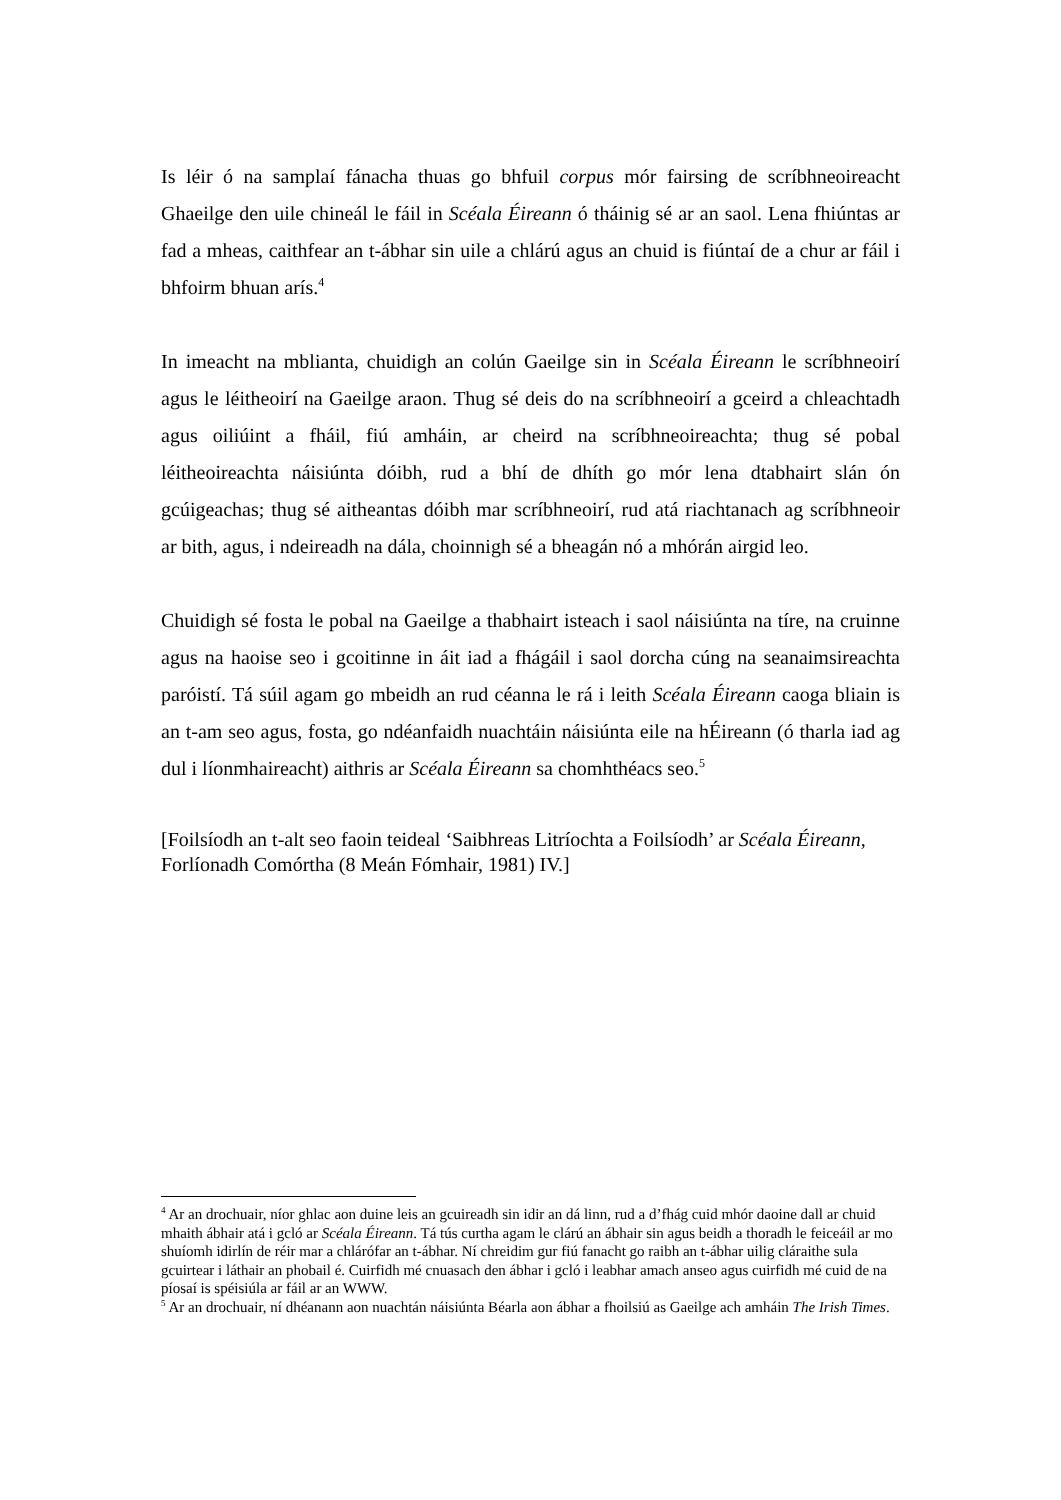Is léir ó na samplaí fánacha thuas go bhfuil corpus mór fairsing de scríbhneoireacht Ghaeilge den uile chineál le fáil in Scéala Éireann ó tháinig sé ar an saol. Lena fhiúntas ar fad a mheas, caithfear an t-ábhar sin uile a chlárú agus an chuid is fiúntaí de a chur ar fáil i bhfoirm bhuan arís.<sup>4</sup>
In imeacht na mblianta, chuidigh an colún Gaeilge sin in Scéala Éireann le scríbhneoirí agus le léitheoirí na Gaeilge araon. Thug sé deis do na scríbhneoirí a gceird a chleachtadh agus oiliúint a fháil, fiú amháin, ar cheird na scríbhneoireachta; thug sé pobal léitheoireachta náisiúnta dóibh, rud a bhí de dhíth go mór lena dtabhairt slán ón gcúigeachas; thug sé aitheantas dóibh mar scríbhneoirí, rud atá riachtanach ag scríbhneoir ar bith, agus, i ndeireadh na dála, choinnigh sé a bheagán nó a mhórán airgid leo.
Chuidigh sé fosta le pobal na Gaeilge a thabhairt isteach i saol náisiúnta na tíre, na cruinne agus na haoise seo i gcoitinne in áit iad a fhágáil i saol dorcha cúng na seanaimsireachta paróistí. Tá súil agam go mbeidh an rud céanna le rá i leith Scéala Éireann caoga bliain is an t-am seo agus, fosta, go ndéanfaidh nuachtáin náisiúnta eile na hÉireann (ó tharla iad ag dul i líonmhaireacht) aithris ar Scéala Éireann sa chomhthéacs seo.<sup>5</sup>
[Foilsíodh an t-alt seo faoin teideal ‘Saibhreas Litríochta a Foilsíodh’ ar Scéala Éireann, Forlíonadh Comórtha (8 Meán Fómhair, 1981) IV.]
<sup>4</sup> Ar an drochuair, níor ghlac aon duine leis an gcuireadh sin idir an dá linn, rud a d’fhág cuid mhór daoine dall ar chuid mhaith ábhair atá i gcló ar Scéala Éireann. Tá tús curtha agam le clárú an ábhair sin agus beidh a thoradh le feiceáil ar mo shuíomh idirlín de réir mar a chlárófar an t-ábhar. Ní chreidim gur fiú fanacht go raibh an t-ábhar uilig cláraithe sula gcuirtear i láthair an phobail é. Cuirfidh mé cnuasach den ábhar i gcló i leabhar amach anseo agus cuirfidh mé cuid de na píosaí is spéisiúla ar fáil ar an WWW.
<sup>5</sup> Ar an drochuair, ní dhéanann aon nuachtán náisiúnta Béarla aon ábhar a fhoilsiú as Gaeilge ach amháin The Irish Times.